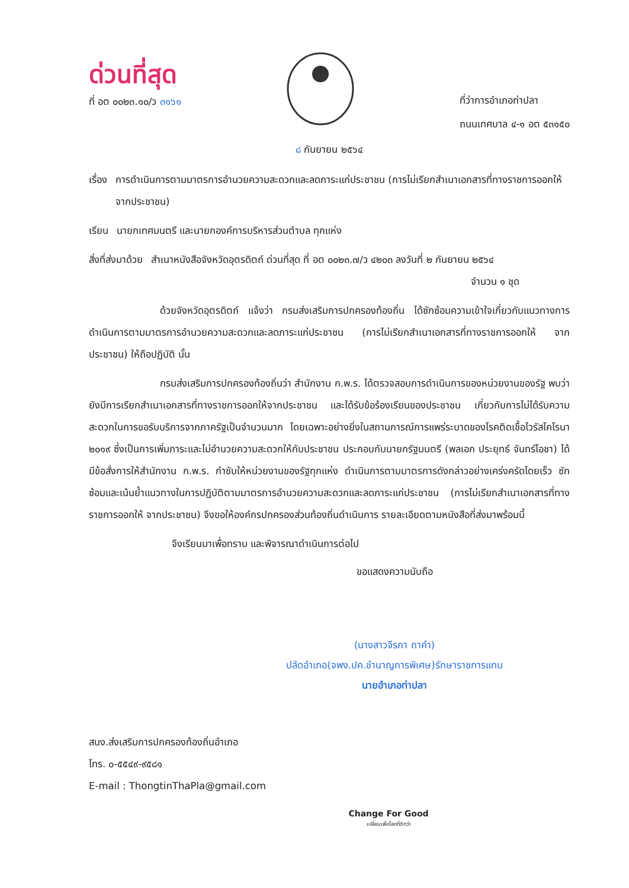ด่วนที่สุด
ที่ อต ๐๐๒๓.๑๐/ว ๓๑๖๑
ที่ว่าการอำเภอท่าปลา
ถนนเทศบาล ๔-๑ อต ๕๓๑๕๐
๘ กันยายน ๒๕๖๔
เรื่อง การดำเนินการตามมาตรการอำนวยความสะดวกและลดภาระแก่ประชาชน (การไม่เรียกสำเนาเอกสารที่ทางราชการออกให้ จากประชาชน)
เรียน นายกเทศมนตรี และนายกองค์การบริหารส่วนตำบล ทุกแห่ง
สิ่งที่ส่งมาด้วย สำเนาหนังสือจังหวัดอุตรดิตถ์ ด่วนที่สุด ที่ อต ๐๐๒๓.๗/ว ๔๒๐๓ ลงวันที่ ๒ กันยายน ๒๕๖๔
จำนวน ๑ ชุด
ด้วยจังหวัดอุตรดิตถ์ แจ้งว่า กรมส่งเสริมการปกครองท้องถิ่น ได้ซักซ้อมความเข้าใจเกี่ยวกับแนวทางการดำเนินการตามมาตรการอำนวยความสะดวกและลดภาระแก่ประชาชน (การไม่เรียกสำเนาเอกสารที่ทางราชการออกให้ จากประชาชน) ให้ถือปฏิบัติ นั้น
กรมส่งเสริมการปกครองท้องถิ่นว่า สำนักงาน ก.พ.ร. ได้ตรวจสอบการดำเนินการของหน่วยงานของรัฐ พบว่า ยังมีการเรียกสำเนาเอกสารที่ทางราชการออกให้จากประชาชน และได้รับข้อร้องเรียนของประชาชน เกี่ยวกับการไม่ได้รับความสะดวกในการขอรับบริการจากภาครัฐเป็นจำนวนมาก โดยเฉพาะอย่างยิ่งในสถานการณ์การแพร่ระบาดของโรคติดเชื้อไวรัสโคโรนา ๒๐๑๙ ซึ่งเป็นการเพิ่มภาระและไม่อำนวยความสะดวกให้กับประชาชน ประกอบกับนายกรัฐมนตรี (พลเอก ประยุทธ์ จันทร์โอชา) ได้มีข้อสั่งการให้สำนักงาน ก.พ.ร. กำชับให้หน่วยงานของรัฐทุกแห่ง ดำเนินการตามมาตรการดังกล่าวอย่างเคร่งครัดโดยเร็ว ซักซ้อมและเน้นย้ำแนวทางในการปฏิบัติตามมาตรการอำนวยความสะดวกและลดภาระแก่ประชาชน (การไม่เรียกสำเนาเอกสารที่ทางราชการออกให้ จากประชาชน) จึงขอให้องค์กรปกครองส่วนท้องถิ่นดำเนินการ รายละเอียดตามหนังสือที่ส่งมาพร้อมนี้
จึงเรียนมาเพื่อทราบ และพิจารณาดำเนินการต่อไป
ขอแสดงความนับถือ
(นางสาวจีรภา ถาคำ)
ปลัดอำเภอ(จพง.ปค.ชำนาญการพิเศษ)รักษาราชการแทน
นายอำเภอท่าปลา
สนง.ส่งเสริมการปกครองท้องถิ่นอำเภอ
โทร. ๐-๕๕๔๙-๙๕๘๑
E-mail : ThongtinThaPla@gmail.com
Change For Good
เปลี่ยนเพื่อโลกที่ดีกว่า